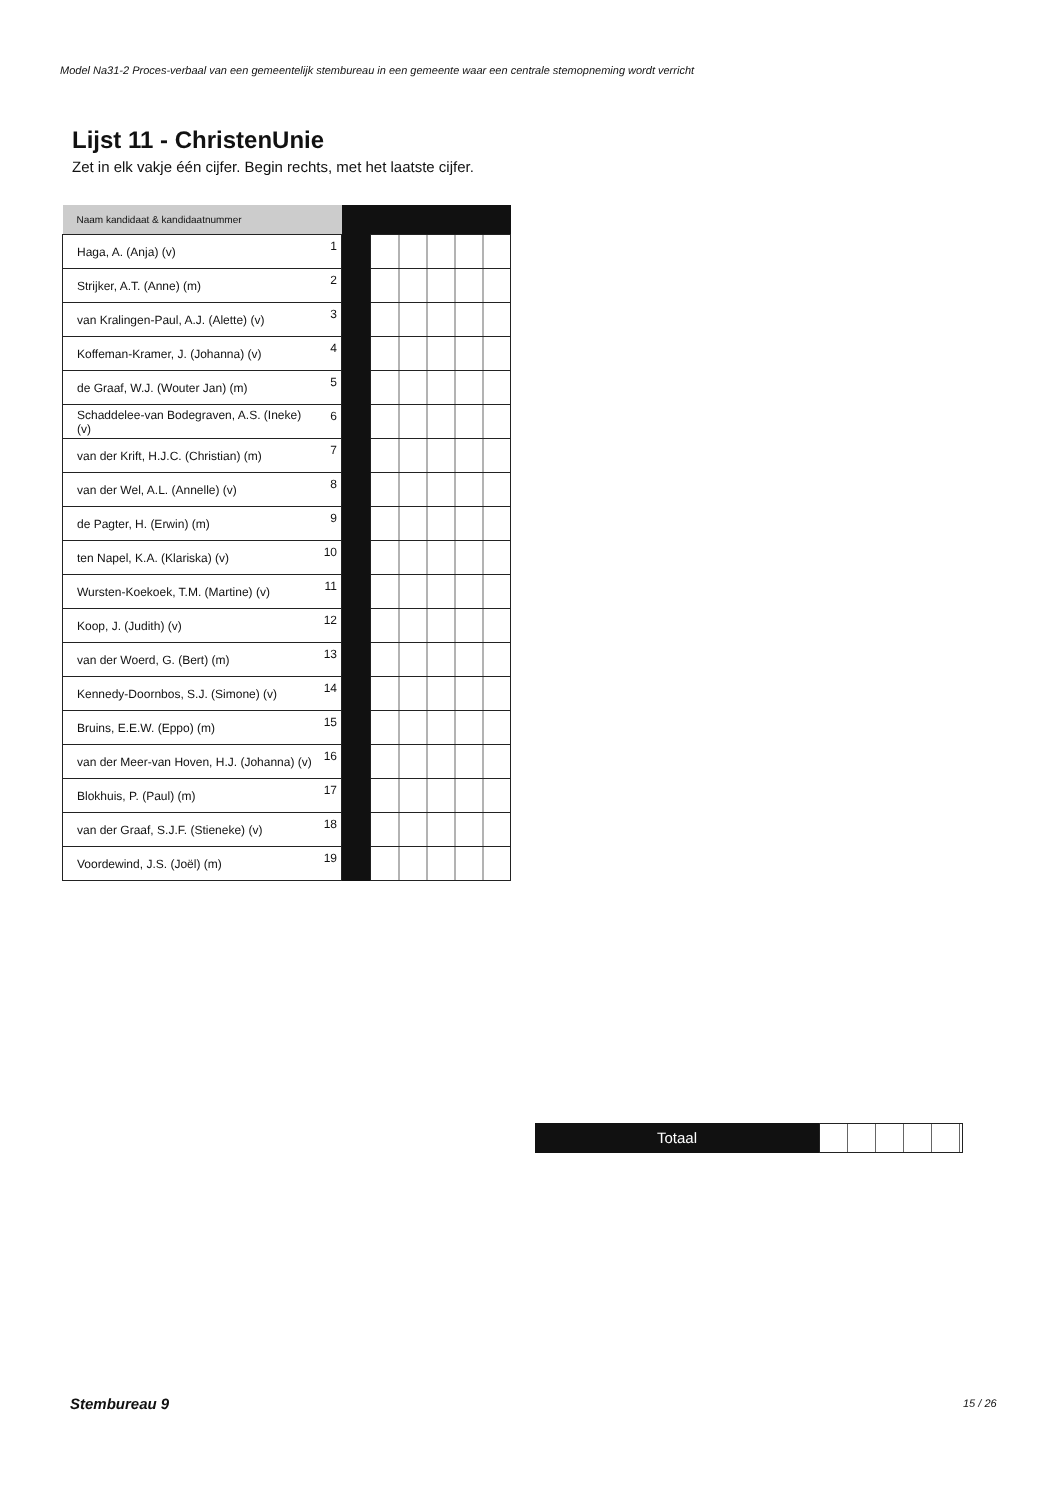Model Na31-2 Proces-verbaal van een gemeentelijk stembureau in een gemeente waar een centrale stemopneming wordt verricht
Lijst 11 - ChristenUnie
Zet in elk vakje één cijfer. Begin rechts, met het laatste cijfer.
| Naam kandidaat & kandidaatnummer | | | |
| Haga, A. (Anja) (v) | 1 | | |
| Strijker, A.T. (Anne) (m) | 2 | | |
| van Kralingen-Paul, A.J. (Alette) (v) | 3 | | |
| Koffeman-Kramer, J. (Johanna) (v) | 4 | | |
| de Graaf, W.J. (Wouter Jan) (m) | 5 | | |
| Schaddelee-van Bodegraven, A.S. (Ineke) (v) | 6 | | |
| van der Krift, H.J.C. (Christian) (m) | 7 | | |
| van der Wel, A.L. (Annelle) (v) | 8 | | |
| de Pagter, H. (Erwin) (m) | 9 | | |
| ten Napel, K.A. (Klariska) (v) | 10 | | |
| Wursten-Koekoek, T.M. (Martine) (v) | 11 | | |
| Koop, J. (Judith) (v) | 12 | | |
| van der Woerd, G. (Bert) (m) | 13 | | |
| Kennedy-Doornbos, S.J. (Simone) (v) | 14 | | |
| Bruins, E.E.W. (Eppo) (m) | 15 | | |
| van der Meer-van Hoven, H.J. (Johanna) (v) | 16 | | |
| Blokhuis, P. (Paul) (m) | 17 | | |
| van der Graaf, S.J.F. (Stieneke) (v) | 18 | | |
| Voordewind, J.S. (Joël) (m) | 19 | | |
Totaal
Stembureau 9 15 / 26